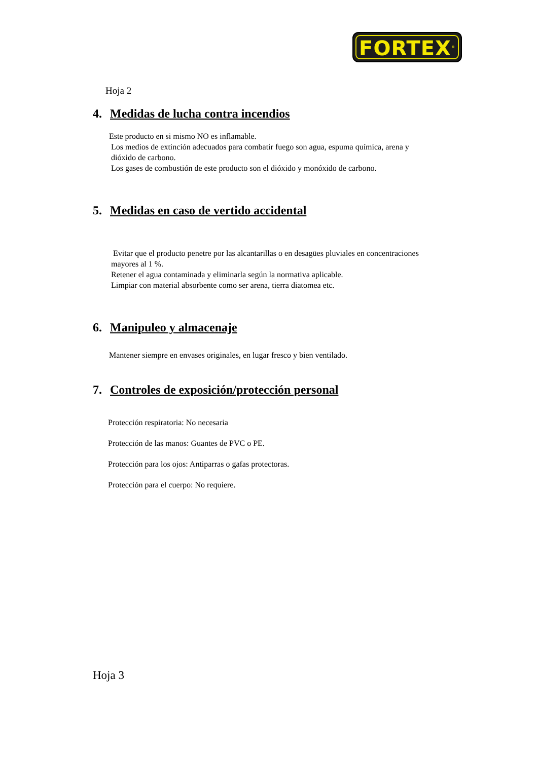FORTEX<sup>®</sup>
Hoja 2
4. Medidas de lucha contra incendios
Este producto en si mismo NO es inflamable.
Los medios de extinción adecuados para combatir fuego son agua, espuma química, arena y
dióxido de carbono.
Los gases de combustión de este producto son el dióxido y monóxido de carbono.
5. Medidas en caso de vertido accidental
Evitar que el producto penetre por las alcantarillas o en desagües pluviales en concentraciones
mayores al 1 %.
Retener el agua contaminada y eliminarla según la normativa aplicable.
Limpiar con material absorbente como ser arena, tierra diatomea etc.
6. Manipuleo y almacenaje
Mantener siempre en envases originales, en lugar fresco y bien ventilado.
7. Controles de exposición/protección personal
Protección respiratoria: No necesaria
Protección de las manos: Guantes de PVC o PE.
Protección para los ojos: Antiparras o gafas protectoras.
Protección para el cuerpo: No requiere.
Hoja 3